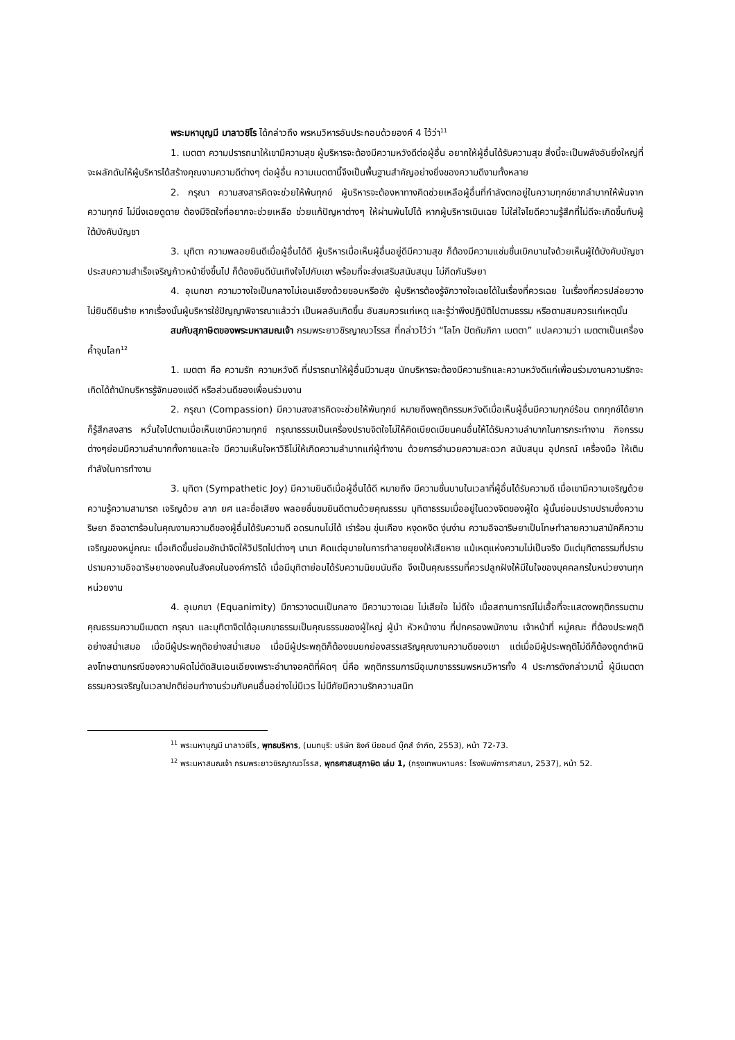พระมหาบุญมี มาลาวชิโร ได้กล่าวถึง พรหมวิหารอันประกอบด้วยองค์ 4 ไว้ว่า<sup>11</sup>
1. เมตตา ความปรารถนาให้เขามีความสุข ผู้บริหารจะต้องมีความหวังดีต่อผู้อื่น อยากให้ผู้อื่นได้รับความสุข สิ่งนี้จะเป็นพลังอันยิ่งใหญ่ที่จะผลักดันให้ผู้บริหารได้สร้างคุณงามความดีต่างๆ ต่อผู้อื่น ความเมตตานี้จึงเป็นพื้นฐานสำคัญอย่างยิ่งของความดีงามทั้งหลาย
2. กรุณา ความสงสารคิดจะช่วยให้พ้นทุกข์ ผู้บริหารจะต้องหาทางคิดช่วยเหลือผู้อื่นที่กำลังตกอยู่ในความทุกข์ยากลำบากให้พ้นจากความทุกข์ ไม่นิ่งเฉยดูดาย ต้องมีจิตใจที่อยากจะช่วยเหลือ ช่วยแก้ปัญหาต่างๆ ให้ผ่านพ้นไปได้ หากผู้บริหารเมินเฉย ไม่ใส่ใจไยดีความรู้สึกที่ไม่ดีจะเกิดขึ้นกับผู้ใต้บังคับบัญชา
3. มุทิตา ความพลอยยินดีเมื่อผู้อื่นได้ดี ผู้บริหารเมื่อเห็นผู้อื่นอยู่ดีมีความสุข ก็ต้องมีความแช่มชื่นเบิกบานใจด้วยเห็นผู้ใต้บังคับบัญชาประสบความสำเร็จเจริญก้าวหน้ายิ่งขึ้นไป ก็ต้องยินดีบันเทิงใจไปกับเขา พร้อมที่จะส่งเสริมสนับสนุน ไม่กีดกันริษยา
4. อุเบกขา ความวางใจเป็นกลางไม่เอนเอียงด้วยชอบหรือชัง ผู้บริหารต้องรู้จักวางใจเฉยได้ในเรื่องที่ควรเฉย ในเรื่องที่ควรปล่อยวาง ไม่ยินดียินร้าย หากเรื่องนั้นผู้บริหารใช้ปัญญาพิจารณาแล้วว่า เป็นผลอันเกิดขึ้น อันสมควรแก่เหตุ และรู้ว่าพึงปฏิบัติไปตามธรรม หรือตามสมควรแก่เหตุนั้น
สมกับสุภาษิตของพระมหาสมณเจ้า กรมพระยาวชิรญาณวโรรส ที่กล่าวไว้ว่า “โลโก ปัตถัมภิกา เมตตา” แปลความว่า เมตตาเป็นเครื่องค้ำจุนโลก<sup>12</sup>
1. เมตตา คือ ความรัก ความหวังดี ที่ปรารถนาให้ผู้อื่นมีวามสุข นักบริหารจะต้องมีความรักและความหวังดีแก่เพื่อนร่วมงานความรักจะเกิดได้ถ้านักบริหารรู้จักมองแง่ดี หรือส่วนดีของเพื่อนร่วมงาน
2. กรุณา (Compassion) มีความสงสารคิดจะช่วยให้พ้นทุกข์ หมายถึงพฤติกรรมหวังดีเมื่อเห็นผู้อื่นมีความทุกข์ร้อน ตกทุกข์ได้ยาก ก็รู้สึกสงสาร หวั่นใจไปตามเมื่อเห็นเขามีความทุกข์ กรุณาธรรมเป็นเครื่องปราบจิตใจไม่ให้คิดเบียดเบียนคนอื่นให้ได้รับความลำบากในการกระทำงาน กิจกรรมต่างๆย่อมมีความลำบากทั้งกายและใจ มีความเห็นใจหาวิธีไม่ให้เกิดความลำบากแก่ผู้ทำงาน ด้วยการอำนวยความสะดวก สนับสนุน อุปกรณ์ เครื่องมือ ให้เติมกำลังในการทำงาน
3. มุทิตา (Sympathetic Joy) มีความยินดีเมื่อผู้อื่นได้ดี หมายถึง มีความชื่นบานในเวลาที่ผู้อื่นได้รับความดี เมื่อเขามีความเจริญด้วยความรู้ความสามารถ เจริญด้วย ลาภ ยศ และชื่อเสียง พลอยชื่นชมยินดีตามด้วยคุณธรรม มุทิตาธรรมเมื่ออยู่ในดวงจิตของผู้ใด ผู้นั้นย่อมปราบปรามซึ่งความริษยา อิจฉาตาร้อนในคุณงามความดีของผู้อื่นได้รับความดี อดรนทนไม่ได้ เร่าร้อน ขุ่นเคือง หงุดหงิด งุ่นง่าน ความอิจฉาริษยาเป็นโทษทำลายความสามัคคีความเจริญของหมู่คณะ เมื่อเกิดขึ้นย่อมชักนำจิตให้วิปริตไปต่างๆ นานา คิดแต่อุบายในการทำลายยุยงให้เสียหาย แม้เหตุแห่งความไม่เป็นจริง มีแต่มุทิตาธรรมที่ปราบปรามความอิจฉาริษยาของคนในสังคมในองค์การได้ เมื่อมีมุทิตาย่อมได้รับความนิยมนับถือ จึงเป็นคุณธรรมที่ควรปลูกฝังให้มีในใจของบุคคลกรในหน่วยงานทุกหน่วยงาน
4. อุเบกขา (Equanimity) มีการวางตนเป็นกลาง มีความวางเฉย ไม่เสียใจ ไม่ดีใจ เมื่อสถานการณ์ไม่เอื้อที่จะแสดงพฤติกรรมตามคุณธรรมความมีเมตตา กรุณา และมุทิตาจิตได้อุเบกขาธรรมเป็นคุณธรรมของผู้ใหญ่ ผู้นำ หัวหน้างาน ที่ปกครองพนักงาน เจ้าหน้าที่ หมู่คณะ ที่ต้องประพฤติอย่างสม่ำเสมอ เมื่อมีผู้ประพฤติอย่างสม่ำเสมอ เมื่อมีผู้ประพฤติก็ต้องชมยกย่องสรรเสริญคุณงามความดีของเขา แต่เมื่อมีผู้ประพฤติไม่ดีก็ต้องถูกตำหนิ ลงโทษตามกรณีของความผิดไม่ตัดสินเอนเอียงเพราะอำนาจอคติที่ผิดๆ นี่คือ พฤติกรรมการมีอุเบกขาธรรมพรหมวิหารทั้ง 4 ประการดังกล่าวมานี้ ผู้มีเมตตาธรรมควรเจริญในเวลาปกติย่อมทำงานร่วมกับคนอื่นอย่างไม่มีเวร ไม่มีภัยมีความรักความสนิท
<sup>11</sup> พระมหาบุญมี มาลาวชิโร, พุทธบริหาร, (นนทบุรี: บริษัท ธิงค์ บียอนด์ บุ๊คส์ จำกัด, 2553), หน้า 72-73.
<sup>12</sup> พระมหาสมณเจ้า กรมพระยาวชิรญาณวโรรส, พุทธศาสนสุภาษิต เล่ม 1, (กรุงเทพมหานคร: โรงพิมพ์การศาสนา, 2537), หน้า 52.